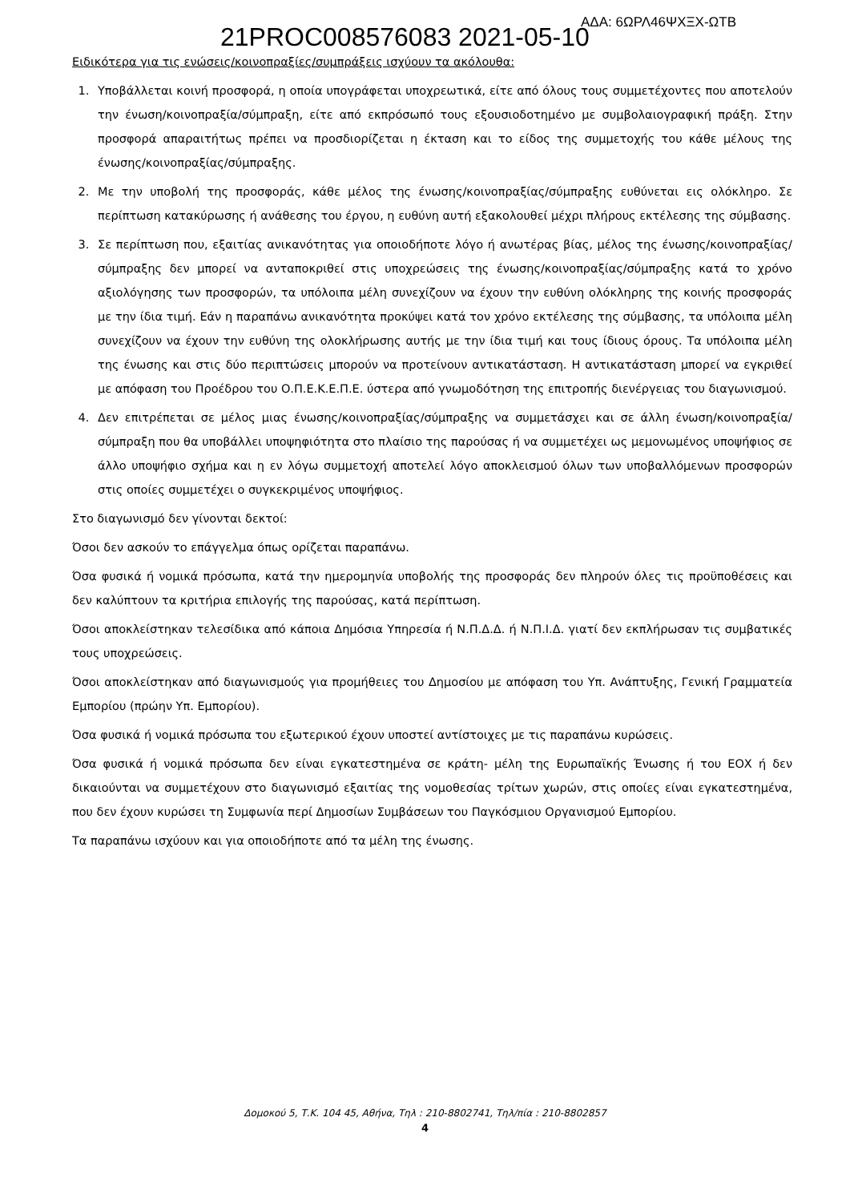21PROC008576083 2021-05-10 ΑΔΑ: 6ΩΡΛ46ΨΧΞΧ-ΩΤΒ
Ειδικότερα για τις ενώσεις/κοινοπραξίες/συμπράξεις ισχύουν τα ακόλουθα:
1. Υποβάλλεται κοινή προσφορά, η οποία υπογράφεται υποχρεωτικά, είτε από όλους τους συμμετέχοντες που αποτελούν την ένωση/κοινοπραξία/σύμπραξη, είτε από εκπρόσωπό τους εξουσιοδοτημένο με συμβολαιογραφική πράξη. Στην προσφορά απαραιτήτως πρέπει να προσδιορίζεται η έκταση και το είδος της συμμετοχής του κάθε μέλους της ένωσης/κοινοπραξίας/σύμπραξης.
2. Με την υποβολή της προσφοράς, κάθε μέλος της ένωσης/κοινοπραξίας/σύμπραξης ευθύνεται εις ολόκληρο. Σε περίπτωση κατακύρωσης ή ανάθεσης του έργου, η ευθύνη αυτή εξακολουθεί μέχρι πλήρους εκτέλεσης της σύμβασης.
3. Σε περίπτωση που, εξαιτίας ανικανότητας για οποιοδήποτε λόγο ή ανωτέρας βίας, μέλος της ένωσης/κοινοπραξίας/σύμπραξης δεν μπορεί να ανταποκριθεί στις υποχρεώσεις της ένωσης/κοινοπραξίας/σύμπραξης κατά το χρόνο αξιολόγησης των προσφορών, τα υπόλοιπα μέλη συνεχίζουν να έχουν την ευθύνη ολόκληρης της κοινής προσφοράς με την ίδια τιμή. Εάν η παραπάνω ανικανότητα προκύψει κατά τον χρόνο εκτέλεσης της σύμβασης, τα υπόλοιπα μέλη συνεχίζουν να έχουν την ευθύνη της ολοκλήρωσης αυτής με την ίδια τιμή και τους ίδιους όρους. Τα υπόλοιπα μέλη της ένωσης και στις δύο περιπτώσεις μπορούν να προτείνουν αντικατάσταση. Η αντικατάσταση μπορεί να εγκριθεί με απόφαση του Προέδρου του Ο.Π.Ε.Κ.Ε.Π.Ε. ύστερα από γνωμοδότηση της επιτροπής διενέργειας του διαγωνισμού.
4. Δεν επιτρέπεται σε μέλος μιας ένωσης/κοινοπραξίας/σύμπραξης να συμμετάσχει και σε άλλη ένωση/κοινοπραξία/σύμπραξη που θα υποβάλλει υποψηφιότητα στο πλαίσιο της παρούσας ή να συμμετέχει ως μεμονωμένος υποψήφιος σε άλλο υποψήφιο σχήμα και η εν λόγω συμμετοχή αποτελεί λόγο αποκλεισμού όλων των υποβαλλόμενων προσφορών στις οποίες συμμετέχει ο συγκεκριμένος υποψήφιος.
Στο διαγωνισμό δεν γίνονται δεκτοί:
Όσοι δεν ασκούν το επάγγελμα όπως ορίζεται παραπάνω.
Όσα φυσικά ή νομικά πρόσωπα, κατά την ημερομηνία υποβολής της προσφοράς δεν πληρούν όλες τις προϋποθέσεις και δεν καλύπτουν τα κριτήρια επιλογής της παρούσας, κατά περίπτωση.
Όσοι αποκλείστηκαν τελεσίδικα από κάποια Δημόσια Υπηρεσία ή Ν.Π.Δ.Δ. ή Ν.Π.Ι.Δ. γιατί δεν εκπλήρωσαν τις συμβατικές τους υποχρεώσεις.
Όσοι αποκλείστηκαν από διαγωνισμούς για προμήθειες του Δημοσίου με απόφαση του Υπ. Ανάπτυξης, Γενική Γραμματεία Εμπορίου (πρώην Υπ. Εμπορίου).
Όσα φυσικά ή νομικά πρόσωπα του εξωτερικού έχουν υποστεί αντίστοιχες με τις παραπάνω κυρώσεις.
Όσα φυσικά ή νομικά πρόσωπα δεν είναι εγκατεστημένα σε κράτη- μέλη της Ευρωπαϊκής Ένωσης ή του ΕΟΧ ή δεν δικαιούνται να συμμετέχουν στο διαγωνισμό εξαιτίας της νομοθεσίας τρίτων χωρών, στις οποίες είναι εγκατεστημένα, που δεν έχουν κυρώσει τη Συμφωνία περί Δημοσίων Συμβάσεων του Παγκόσμιου Οργανισμού Εμπορίου.
Τα παραπάνω ισχύουν και για οποιοδήποτε από τα μέλη της ένωσης.
Δομοκού 5, Τ.Κ. 104 45, Αθήνα, Τηλ : 210-8802741, Τηλ/πία : 210-8802857
4